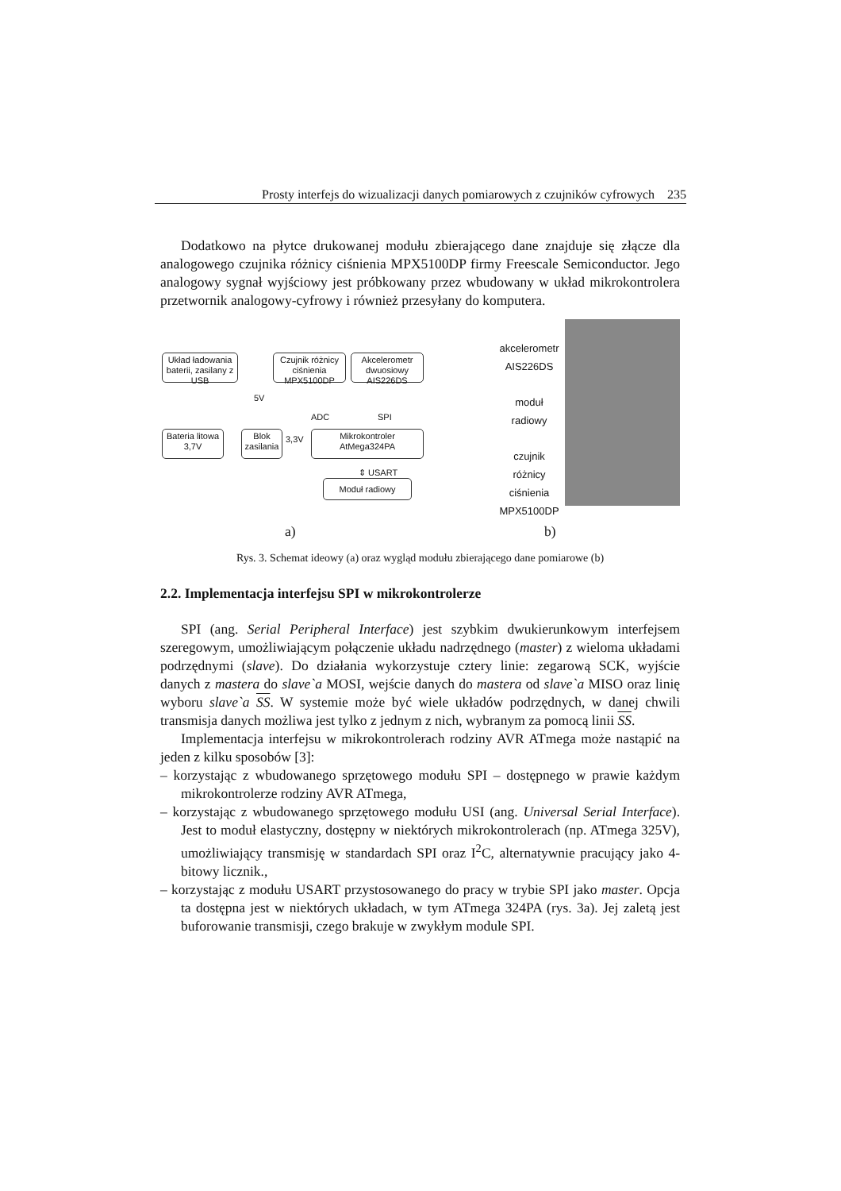Prosty interfejs do wizualizacji danych pomiarowych z czujników cyfrowych 235
Dodatkowo na płytce drukowanej modułu zbierającego dane znajduje się złącze dla analogowego czujnika różnicy ciśnienia MPX5100DP firmy Freescale Semiconductor. Jego analogowy sygnał wyjściowy jest próbkowany przez wbudowany w układ mikrokontrolera przetwornik analogowy-cyfrowy i również przesyłany do komputera.
Układ ładowania baterii, zasilany z USB
Czujnik różnicy ciśnienia MPX5100DP
Akcelerometr dwuosiowy AIS226DS
5V
ADC SPI
Bateria litowa 3,7V
Blok zasilania
3,3V
Mikrokontroler AtMega324PA
⇕ USART
Moduł radiowy
akcelerometr
AIS226DS
moduł
radiowy
czujnik
różnicy
ciśnienia
MPX5100DP
a) b)
Rys. 3. Schemat ideowy (a) oraz wygląd modułu zbierającego dane pomiarowe (b)
2.2. Implementacja interfejsu SPI w mikrokontrolerze
SPI (ang. Serial Peripheral Interface) jest szybkim dwukierunkowym interfejsem szeregowym, umożliwiającym połączenie układu nadrzędnego (master) z wieloma układami podrzędnymi (slave). Do działania wykorzystuje cztery linie: zegarową SCK, wyjście danych z mastera do slave`a MOSI, wejście danych do mastera od slave`a MISO oraz linię wyboru slave`a SS. W systemie może być wiele układów podrzędnych, w danej chwili transmisja danych możliwa jest tylko z jednym z nich, wybranym za pomocą linii SS.
Implementacja interfejsu w mikrokontrolerach rodziny AVR ATmega może nastąpić na jeden z kilku sposobów [3]:
– korzystając z wbudowanego sprzętowego modułu SPI – dostępnego w prawie każdym mikrokontrolerze rodziny AVR ATmega,
– korzystając z wbudowanego sprzętowego modułu USI (ang. Universal Serial Interface). Jest to moduł elastyczny, dostępny w niektórych mikrokontrolerach (np. ATmega 325V), umożliwiający transmisję w standardach SPI oraz I<sup>2</sup>C, alternatywnie pracujący jako 4-bitowy licznik.,
– korzystając z modułu USART przystosowanego do pracy w trybie SPI jako master. Opcja ta dostępna jest w niektórych układach, w tym ATmega 324PA (rys. 3a). Jej zaletą jest buforowanie transmisji, czego brakuje w zwykłym module SPI.